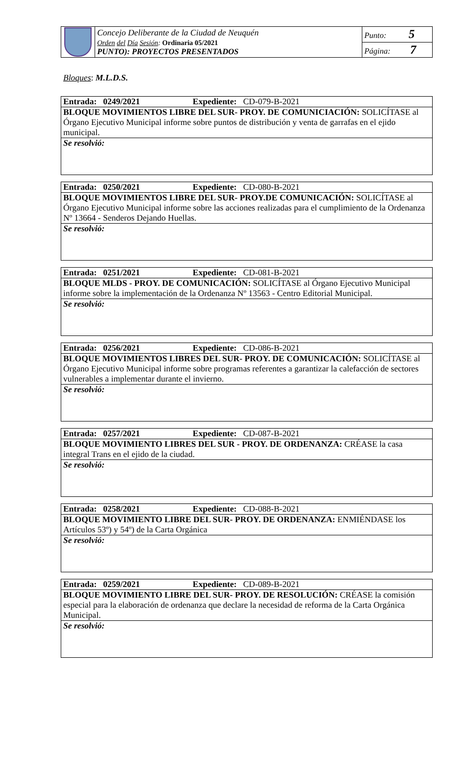| | Concejo Deliberante de la Ciudad de Neuquén Orden del Día Sesión : Ordinaria 05/2021 PUNTO): PROYECTOS PRESENTADOS | Punto: 5 |
| | | Página: 7 |
Bloques: M.L.D.S.
| Entrada: 0249/2021 Expediente: CD-079-B-2021 |
| BLOQUE MOVIMIENTOS LIBRE DEL SUR- PROY. DE COMUNICIACIÓN: SOLICÍTASE al Órgano Ejecutivo Municipal informe sobre puntos de distribución y venta de garrafas en el ejido municipal. |
| Se resolvió: |
| Entrada: 0250/2021 Expediente: CD-080-B-2021 |
| BLOQUE MOVIMIENTOS LIBRE DEL SUR- PROY.DE COMUNICACIÓN: SOLICÍTASE al Órgano Ejecutivo Municipal informe sobre las acciones realizadas para el cumplimiento de la Ordenanza Nº 13664 - Senderos Dejando Huellas. |
| Se resolvió: |
| Entrada: 0251/2021 Expediente: CD-081-B-2021 |
| BLOQUE MLDS - PROY. DE COMUNICACIÓN: SOLICÍTASE al Órgano Ejecutivo Municipal informe sobre la implementación de la Ordenanza Nº 13563 - Centro Editorial Municipal. |
| Se resolvió: |
| Entrada: 0256/2021 Expediente: CD-086-B-2021 |
| BLOQUE MOVIMIENTOS LIBRES DEL SUR- PROY. DE COMUNICACIÓN: SOLICÍTASE al Órgano Ejecutivo Municipal informe sobre programas referentes a garantizar la calefacción de sectores vulnerables a implementar durante el invierno. |
| Se resolvió: |
| Entrada: 0257/2021 Expediente: CD-087-B-2021 |
| BLOQUE MOVIMIENTO LIBRES DEL SUR - PROY. DE ORDENANZA: CRÉASE la casa integral Trans en el ejido de la ciudad. |
| Se resolvió: |
| Entrada: 0258/2021 Expediente: CD-088-B-2021 |
| BLOQUE MOVIMIENTO LIBRE DEL SUR- PROY. DE ORDENANZA: ENMIÉNDASE los Artículos 53º) y 54º) de la Carta Orgánica |
| Se resolvió: |
| Entrada: 0259/2021 Expediente: CD-089-B-2021 |
| BLOQUE MOVIMIENTO LIBRE DEL SUR- PROY. DE RESOLUCIÓN: CRÉASE la comisión especial para la elaboración de ordenanza que declare la necesidad de reforma de la Carta Orgánica Municipal. |
| Se resolvió: |